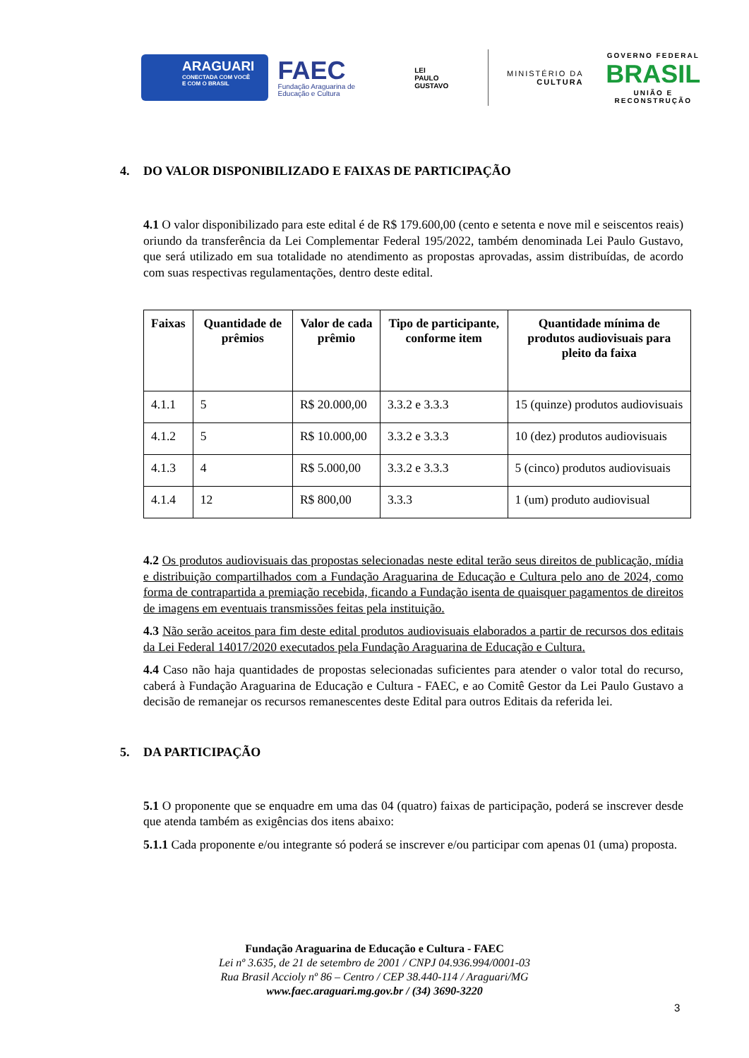ARAGUARI
CONECTADA COM VOCÊ
E COM O BRASIL
FAEC
Fundação Araguarina de Educação e Cultura
LEI
PAULO
GUSTAVO
MINISTÉRIO DA
CULTURA
GOVERNO FEDERAL
BRASIL
UNIÃO E RECONSTRUÇÃO
4. DO VALOR DISPONIBILIZADO E FAIXAS DE PARTICIPAÇÃO
4.1 O valor disponibilizado para este edital é de R$ 179.600,00 (cento e setenta e nove mil e seiscentos reais) oriundo da transferência da Lei Complementar Federal 195/2022, também denominada Lei Paulo Gustavo, que será utilizado em sua totalidade no atendimento as propostas aprovadas, assim distribuídas, de acordo com suas respectivas regulamentações, dentro deste edital.
| Faixas | Quantidade de prêmios | Valor de cada prêmio | Tipo de participante, conforme item | Quantidade mínima de produtos audiovisuais para pleito da faixa |
| --- | --- | --- | --- | --- |
| 4.1.1 | 5 | R$ 20.000,00 | 3.3.2 e 3.3.3 | 15 (quinze) produtos audiovisuais |
| 4.1.2 | 5 | R$ 10.000,00 | 3.3.2 e 3.3.3 | 10 (dez) produtos audiovisuais |
| 4.1.3 | 4 | R$ 5.000,00 | 3.3.2 e 3.3.3 | 5 (cinco) produtos audiovisuais |
| 4.1.4 | 12 | R$ 800,00 | 3.3.3 | 1 (um) produto audiovisual |
4.2 Os produtos audiovisuais das propostas selecionadas neste edital terão seus direitos de publicação, mídia e distribuição compartilhados com a Fundação Araguarina de Educação e Cultura pelo ano de 2024, como forma de contrapartida a premiação recebida, ficando a Fundação isenta de quaisquer pagamentos de direitos de imagens em eventuais transmissões feitas pela instituição.
4.3 Não serão aceitos para fim deste edital produtos audiovisuais elaborados a partir de recursos dos editais da Lei Federal 14017/2020 executados pela Fundação Araguarina de Educação e Cultura.
4.4 Caso não haja quantidades de propostas selecionadas suficientes para atender o valor total do recurso, caberá à Fundação Araguarina de Educação e Cultura - FAEC, e ao Comitê Gestor da Lei Paulo Gustavo a decisão de remanejar os recursos remanescentes deste Edital para outros Editais da referida lei.
5. DA PARTICIPAÇÃO
5.1 O proponente que se enquadre em uma das 04 (quatro) faixas de participação, poderá se inscrever desde que atenda também as exigências dos itens abaixo:
5.1.1 Cada proponente e/ou integrante só poderá se inscrever e/ou participar com apenas 01 (uma) proposta.
Fundação Araguarina de Educação e Cultura - FAEC
Lei nº 3.635, de 21 de setembro de 2001 / CNPJ 04.936.994/0001-03
Rua Brasil Accioly nº 86 – Centro / CEP 38.440-114 / Araguari/MG
www.faec.araguari.mg.gov.br / (34) 3690-3220
3